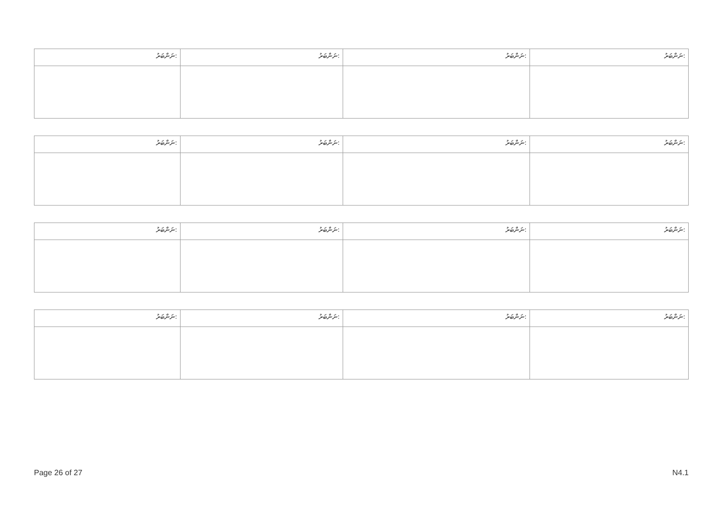| ނަންބަރު: | ނަންބަރު: | ނަންބަރު: | ނަންބަރު: |
| ނަންބަރު: | ނަންބަރު: | ނަންބަރު: | ނަންބަރު: |
| ނަންބަރު: | ނަންބަރު: | ނަންބަރު: | ނަންބަރު: |
| ނަންބަރު: | ނަންބަރު: | ނަންބަރު: | ނަންބަރު: |
Page 26 of 27 N4.1